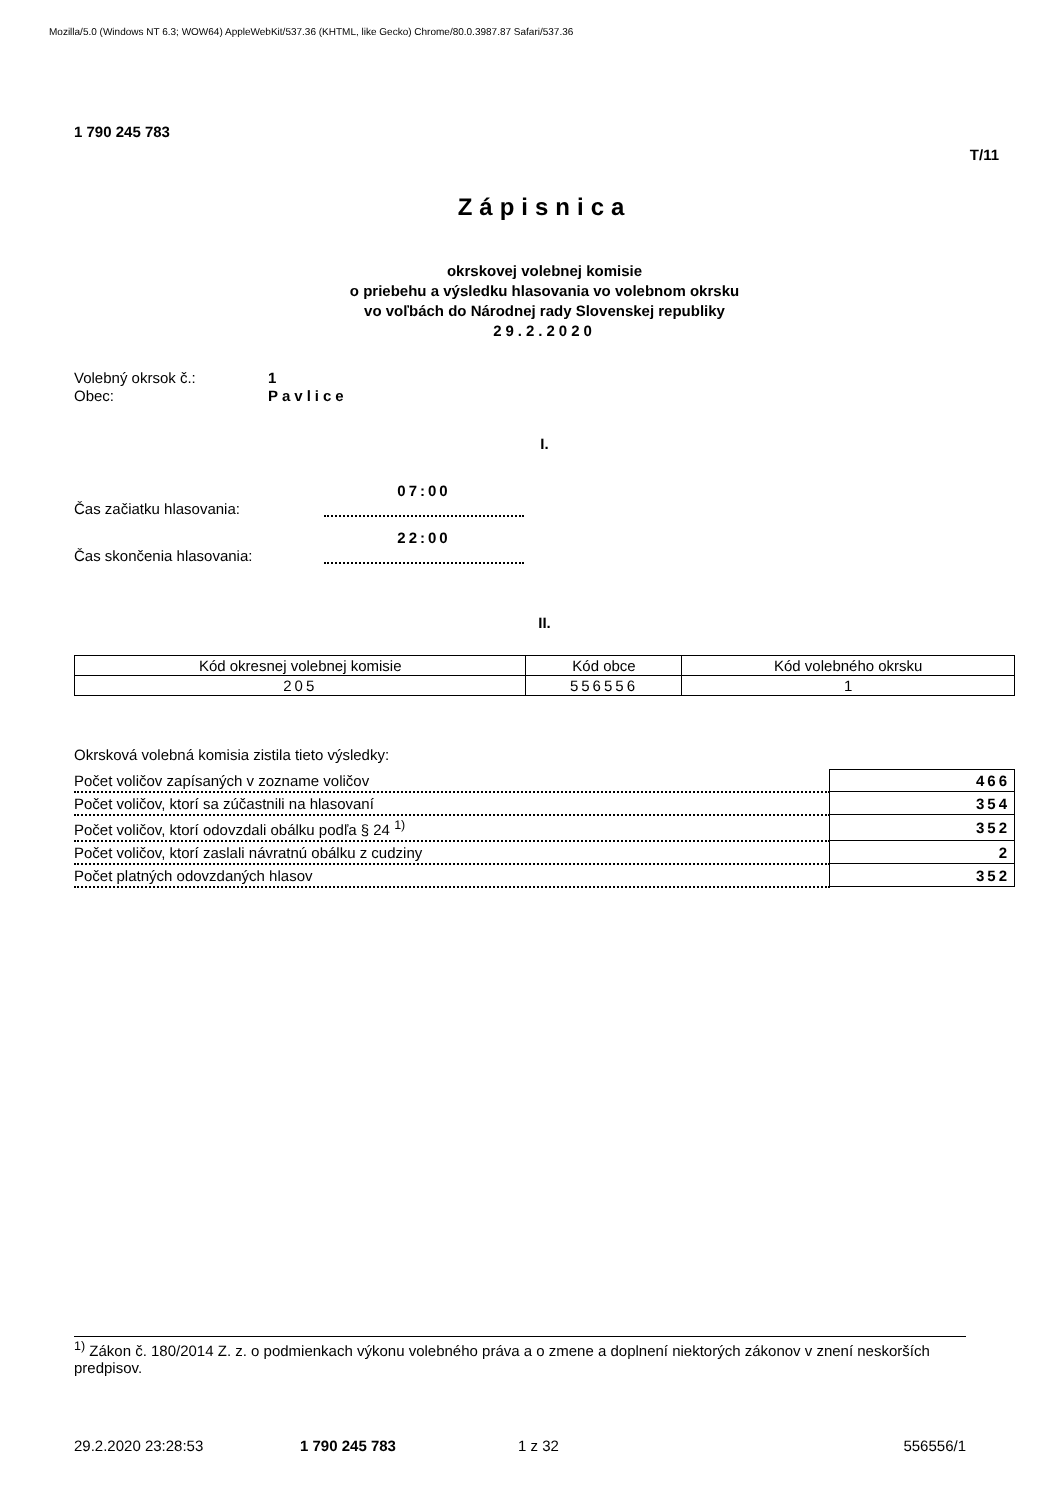Mozilla/5.0 (Windows NT 6.3; WOW64) AppleWebKit/537.36 (KHTML, like Gecko) Chrome/80.0.3987.87 Safari/537.36
1 790 245 783
T/11
Zápisnica
okrskovej volebnej komisie
o priebehu a výsledku hlasovania vo volebnom okrsku
vo voľbách do Národnej rady Slovenskej republiky
29.2.2020
Volebný okrsok č.: 1
Obec: Pavlice
I.
Čas začiatku hlasovania:
07:00
Čas skončenia hlasovania:
22:00
II.
| Kód okresnej volebnej komisie | Kód obce | Kód volebného okrsku |
| --- | --- | --- |
| 205 | 556556 | 1 |
Okrsková volebná komisia zistila tieto výsledky:
| Počet voličov zapísaných v zozname voličov | 466 |
| Počet voličov, ktorí sa zúčastnili na hlasovaní | 354 |
| Počet voličov, ktorí odovzdali obálku podľa § 24 <sup>1)</sup> | 352 |
| Počet voličov, ktorí zaslali návratnú obálku z cudziny | 2 |
| Počet platných odovzdaných hlasov | 352 |
<sup>1)</sup> Zákon č. 180/2014 Z. z. o podmienkach výkonu volebného práva a o zmene a doplnení niektorých zákonov v znení neskorších predpisov.
29.2.2020 23:28:53 1 790 245 783 1 z 32 556556/1